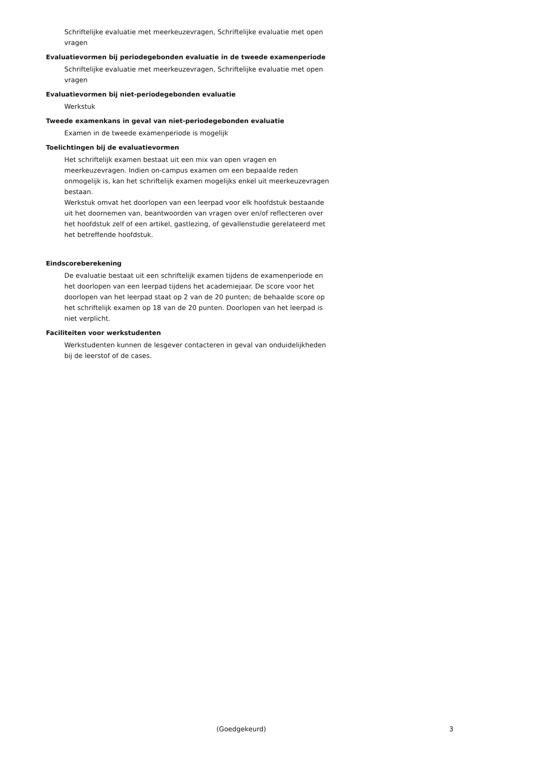Schriftelijke evaluatie met meerkeuzevragen, Schriftelijke evaluatie met open vragen
Evaluatievormen bij periodegebonden evaluatie in de tweede examenperiode
Schriftelijke evaluatie met meerkeuzevragen, Schriftelijke evaluatie met open vragen
Evaluatievormen bij niet-periodegebonden evaluatie
Werkstuk
Tweede examenkans in geval van niet-periodegebonden evaluatie
Examen in de tweede examenperiode is mogelijk
Toelichtingen bij de evaluatievormen
Het schriftelijk examen bestaat uit een mix van open vragen en meerkeuzevragen. Indien on-campus examen om een bepaalde reden onmogelijk is, kan het schriftelijk examen mogelijks enkel uit meerkeuzevragen bestaan.
Werkstuk omvat het doorlopen van een leerpad voor elk hoofdstuk bestaande uit het doornemen van, beantwoorden van vragen over en/of reflecteren over het hoofdstuk zelf of een artikel, gastlezing, of gevallenstudie gerelateerd met het betreffende hoofdstuk.
Eindscoreberekening
De evaluatie bestaat uit een schriftelijk examen tijdens de examenperiode en het doorlopen van een leerpad tijdens het academiejaar. De score voor het doorlopen van het leerpad staat op 2 van de 20 punten; de behaalde score op het schriftelijk examen op 18 van de 20 punten. Doorlopen van het leerpad is niet verplicht.
Faciliteiten voor werkstudenten
Werkstudenten kunnen de lesgever contacteren in geval van onduidelijkheden bij de leerstof of de cases.
(Goedgekeurd) 3